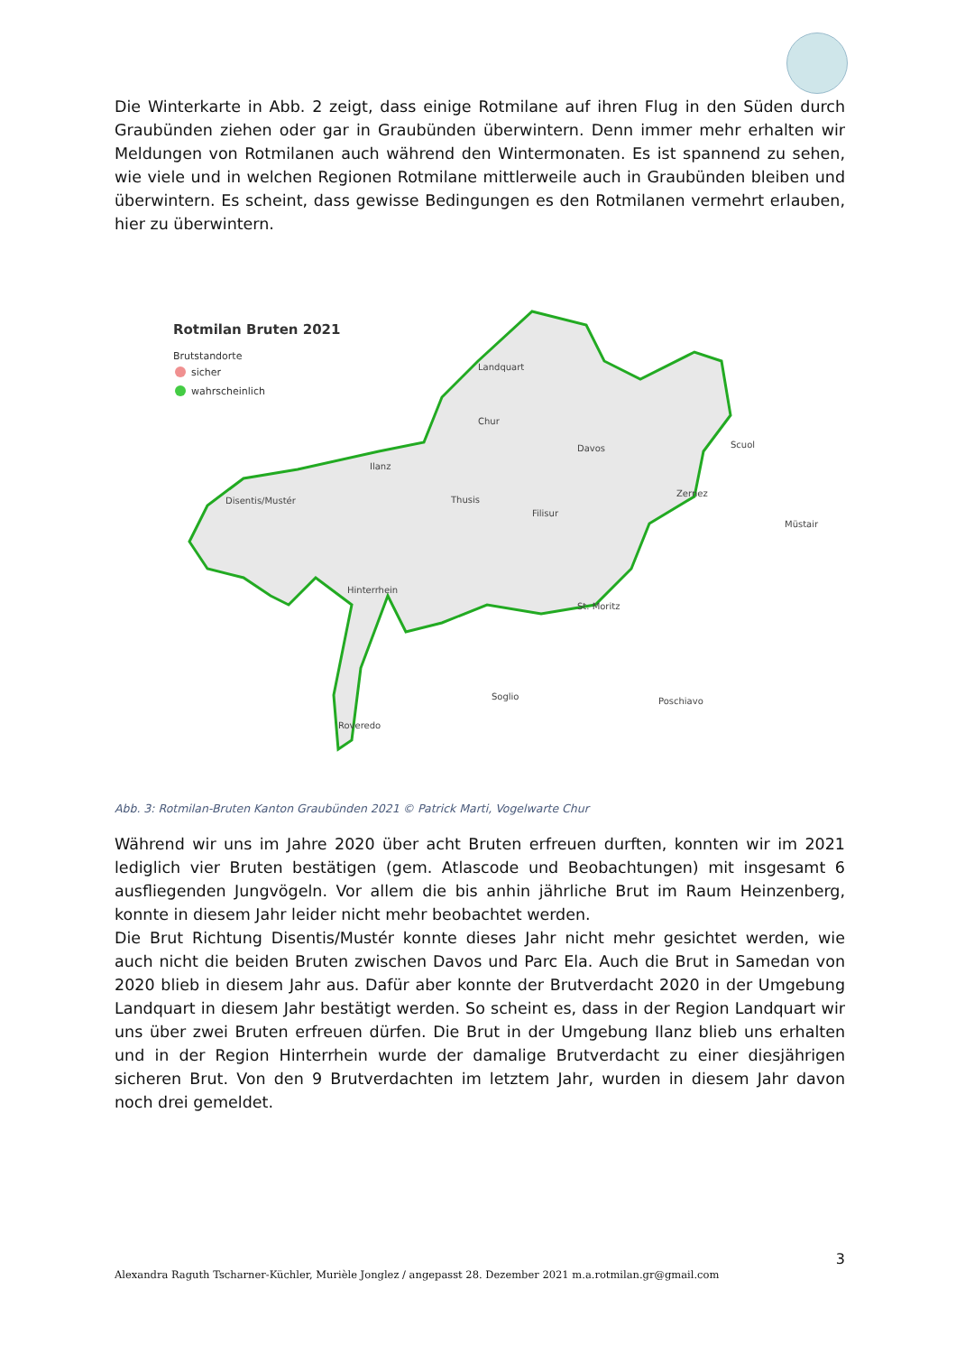Die Winterkarte in Abb. 2 zeigt, dass einige Rotmilane auf ihren Flug in den Süden durch Graubünden ziehen oder gar in Graubünden überwintern. Denn immer mehr erhalten wir Meldungen von Rotmilanen auch während den Wintermonaten. Es ist spannend zu sehen, wie viele und in welchen Regionen Rotmilane mittlerweile auch in Graubünden bleiben und überwintern. Es scheint, dass gewisse Bedingungen es den Rotmilanen vermehrt erlauben, hier zu überwintern.
Rotmilan Bruten 2021
Brutstandorte
sicher
wahrscheinlich
Landquart
Chur
Davos
Scuol
Ilanz
Disentis/Mustér
Thusis
Filisur
Zernez
Müstair
Hinterrhein
St. Moritz
Soglio
Poschiavo
Roveredo
Abb. 3: Rotmilan-Bruten Kanton Graubünden 2021 © Patrick Marti, Vogelwarte Chur
Während wir uns im Jahre 2020 über acht Bruten erfreuen durften, konnten wir im 2021 lediglich vier Bruten bestätigen (gem. Atlascode und Beobachtungen) mit insgesamt 6 ausfliegenden Jungvögeln. Vor allem die bis anhin jährliche Brut im Raum Heinzenberg, konnte in diesem Jahr leider nicht mehr beobachtet werden.
Die Brut Richtung Disentis/Mustér konnte dieses Jahr nicht mehr gesichtet werden, wie auch nicht die beiden Bruten zwischen Davos und Parc Ela. Auch die Brut in Samedan von 2020 blieb in diesem Jahr aus. Dafür aber konnte der Brutverdacht 2020 in der Umgebung Landquart in diesem Jahr bestätigt werden. So scheint es, dass in der Region Landquart wir uns über zwei Bruten erfreuen dürfen. Die Brut in der Umgebung Ilanz blieb uns erhalten und in der Region Hinterrhein wurde der damalige Brutverdacht zu einer diesjährigen sicheren Brut. Von den 9 Brutverdachten im letztem Jahr, wurden in diesem Jahr davon noch drei gemeldet.
3
Alexandra Raguth Tscharner-Küchler, Murièle Jonglez / angepasst 28. Dezember 2021 m.a.rotmilan.gr@gmail.com